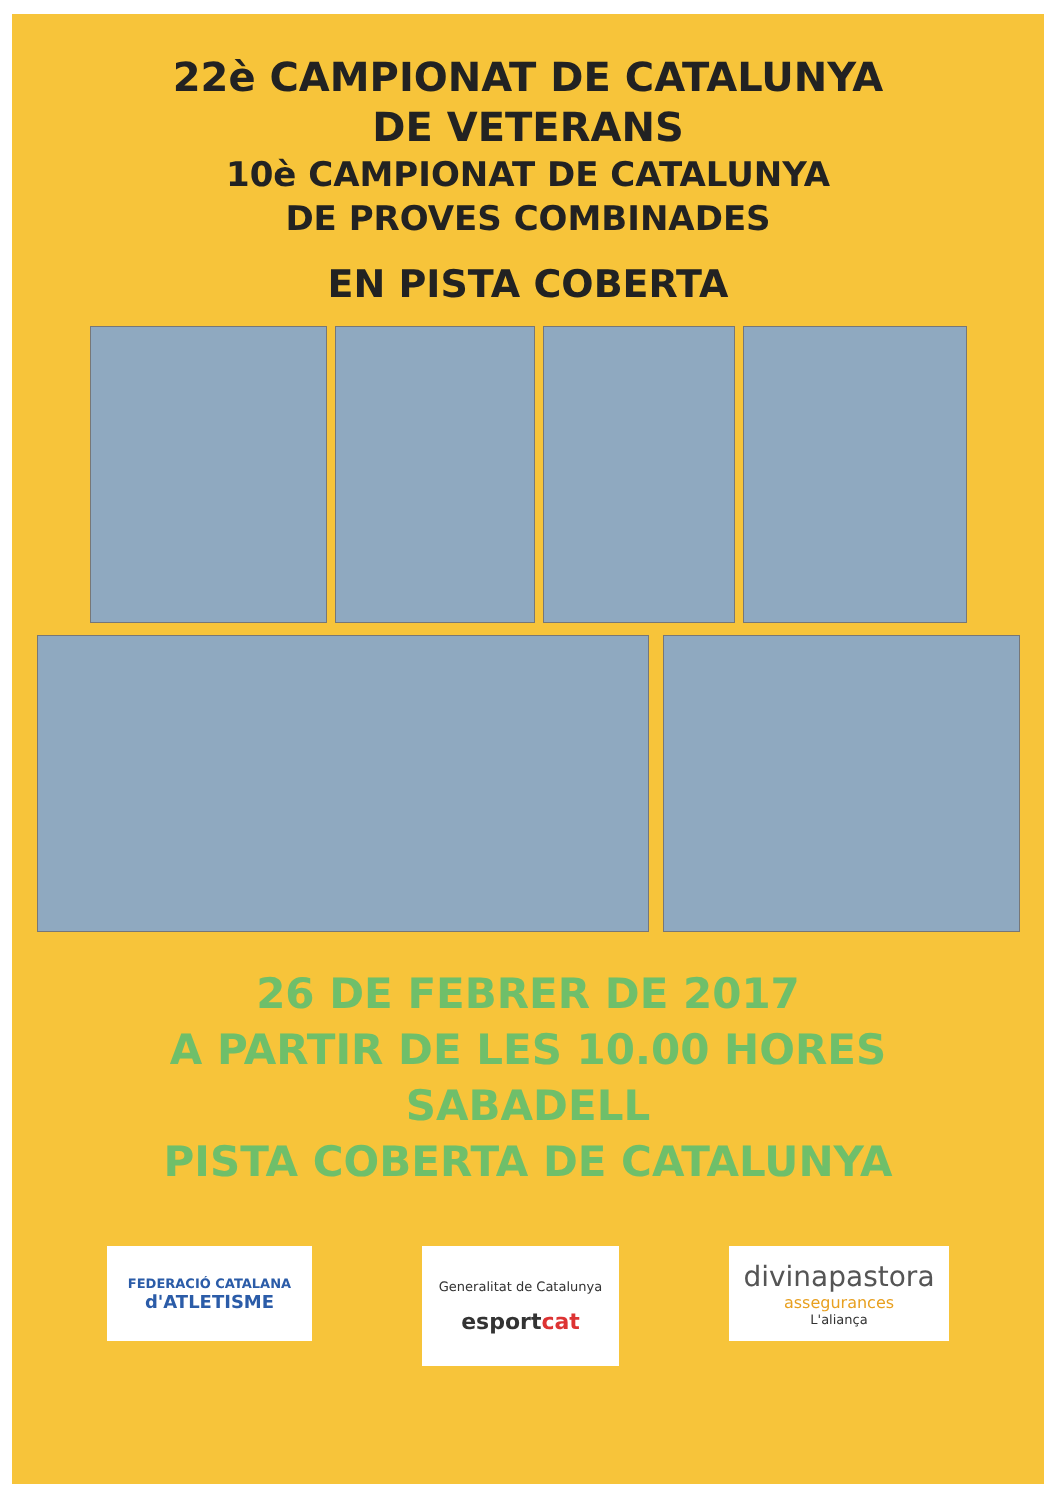22è CAMPIONAT DE CATALUNYA
DE VETERANS
10è CAMPIONAT DE CATALUNYA
DE PROVES COMBINADES
EN PISTA COBERTA
26 DE FEBRER DE 2017
A PARTIR DE LES 10.00 HORES
SABADELL
PISTA COBERTA DE CATALUNYA
FEDERACIÓ CATALANA
d'ATLETISME
Generalitat de Catalunya
esportcat
divinapastora
assegurances
L'aliança